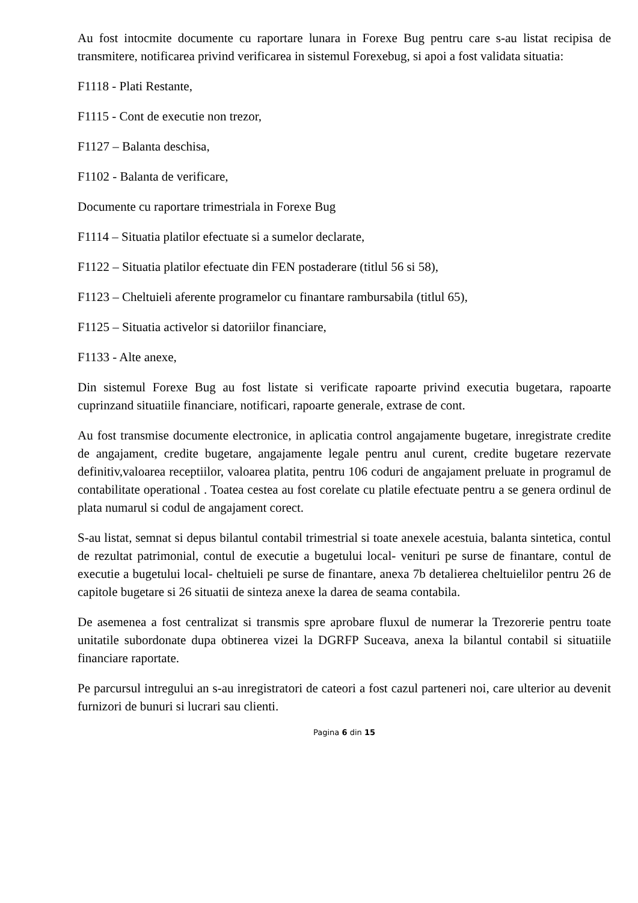Au fost intocmite documente cu raportare lunara in Forexe Bug pentru care s-au listat recipisa de transmitere, notificarea privind verificarea in sistemul Forexebug, si apoi a fost validata situatia:
F1118 - Plati Restante,
F1115 - Cont de executie non trezor,
F1127 – Balanta deschisa,
F1102 - Balanta de verificare,
Documente cu raportare trimestriala in Forexe Bug
F1114 – Situatia platilor efectuate si a sumelor declarate,
F1122 – Situatia platilor efectuate din FEN postaderare (titlul 56 si 58),
F1123 – Cheltuieli aferente programelor cu finantare rambursabila (titlul 65),
F1125 – Situatia activelor si datoriilor financiare,
F1133 - Alte anexe,
Din sistemul Forexe Bug au fost listate si verificate rapoarte privind executia bugetara, rapoarte cuprinzand situatiile financiare, notificari, rapoarte generale, extrase de cont.
Au fost transmise documente electronice, in aplicatia control angajamente bugetare, inregistrate credite de angajament, credite bugetare, angajamente legale pentru anul curent, credite bugetare rezervate definitiv,valoarea receptiilor, valoarea platita, pentru 106 coduri de angajament preluate in programul de contabilitate operational . Toatea cestea au fost corelate cu platile efectuate pentru a se genera ordinul de plata numarul si codul de angajament corect.
S-au listat, semnat si depus bilantul contabil trimestrial si toate anexele acestuia, balanta sintetica, contul de rezultat patrimonial, contul de executie a bugetului local- venituri pe surse de finantare, contul de executie a bugetului local- cheltuieli pe surse de finantare, anexa 7b detalierea cheltuielilor pentru 26 de capitole bugetare si 26 situatii de sinteza anexe la darea de seama contabila.
De asemenea a fost centralizat si transmis spre aprobare fluxul de numerar la Trezorerie pentru toate unitatile subordonate dupa obtinerea vizei la DGRFP Suceava, anexa la bilantul contabil si situatiile financiare raportate.
Pe parcursul intregului an s-au inregistratori de cateori a fost cazul parteneri noi, care ulterior au devenit furnizori de bunuri si lucrari sau clienti.
Pagina 6 din 15